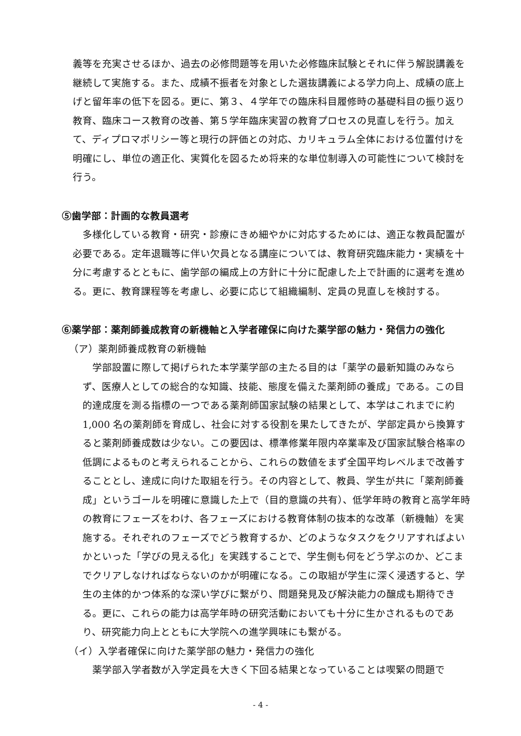義等を充実させるほか、過去の必修問題等を用いた必修臨床試験とそれに伴う解説講義を継続して実施する。また、成績不振者を対象とした選抜講義による学力向上、成績の底上げと留年率の低下を図る。更に、第３、４学年での臨床科目履修時の基礎科目の振り返り教育、臨床コース教育の改善、第５学年臨床実習の教育プロセスの見直しを行う。加えて、ディプロマポリシー等と現行の評価との対応、カリキュラム全体における位置付けを明確にし、単位の適正化、実質化を図るため将来的な単位制導入の可能性について検討を行う。
⑤歯学部：計画的な教員選考
多様化している教育・研究・診療にきめ細やかに対応するためには、適正な教員配置が必要である。定年退職等に伴い欠員となる講座については、教育研究臨床能力・実績を十分に考慮するとともに、歯学部の編成上の方針に十分に配慮した上で計画的に選考を進める。更に、教育課程等を考慮し、必要に応じて組織編制、定員の見直しを検討する。
⑥薬学部：薬剤師養成教育の新機軸と入学者確保に向けた薬学部の魅力・発信力の強化
（ア）薬剤師養成教育の新機軸
学部設置に際して掲げられた本学薬学部の主たる目的は「薬学の最新知識のみならず、医療人としての総合的な知識、技能、態度を備えた薬剤師の養成」である。この目的達成度を測る指標の一つである薬剤師国家試験の結果として、本学はこれまでに約 1,000 名の薬剤師を育成し、社会に対する役割を果たしてきたが、学部定員から換算すると薬剤師養成数は少ない。この要因は、標準修業年限内卒業率及び国家試験合格率の低調によるものと考えられることから、これらの数値をまず全国平均レベルまで改善することとし、達成に向けた取組を行う。その内容として、教員、学生が共に「薬剤師養成」というゴールを明確に意識した上で（目的意識の共有）、低学年時の教育と高学年時の教育にフェーズをわけ、各フェーズにおける教育体制の抜本的な改革（新機軸）を実施する。それぞれのフェーズでどう教育するか、どのようなタスクをクリアすればよいかといった「学びの見える化」を実践することで、学生側も何をどう学ぶのか、どこまでクリアしなければならないのかが明確になる。この取組が学生に深く浸透すると、学生の主体的かつ体系的な深い学びに繋がり、問題発見及び解決能力の醸成も期待できる。更に、これらの能力は高学年時の研究活動においても十分に生かされるものであり、研究能力向上とともに大学院への進学興味にも繋がる。
（イ）入学者確保に向けた薬学部の魅力・発信力の強化
薬学部入学者数が入学定員を大きく下回る結果となっていることは喫緊の問題で
- 4 -